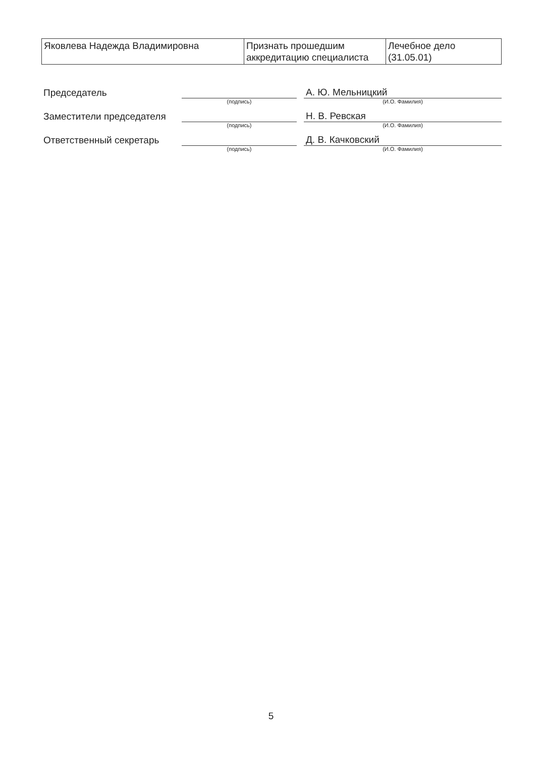| Яковлева Надежда Владимировна | Признать прошедшим аккредитацию специалиста | Лечебное дело (31.05.01) |
| Председатель | | | А. Ю. Мельницкий |
| | (подпись) | | (И.О. Фамилия) |
| Заместители председателя | | | Н. В. Ревская |
| | (подпись) | | (И.О. Фамилия) |
| Ответственный секретарь | | | Д. В. Качковский |
| | (подпись) | | (И.О. Фамилия) |
5